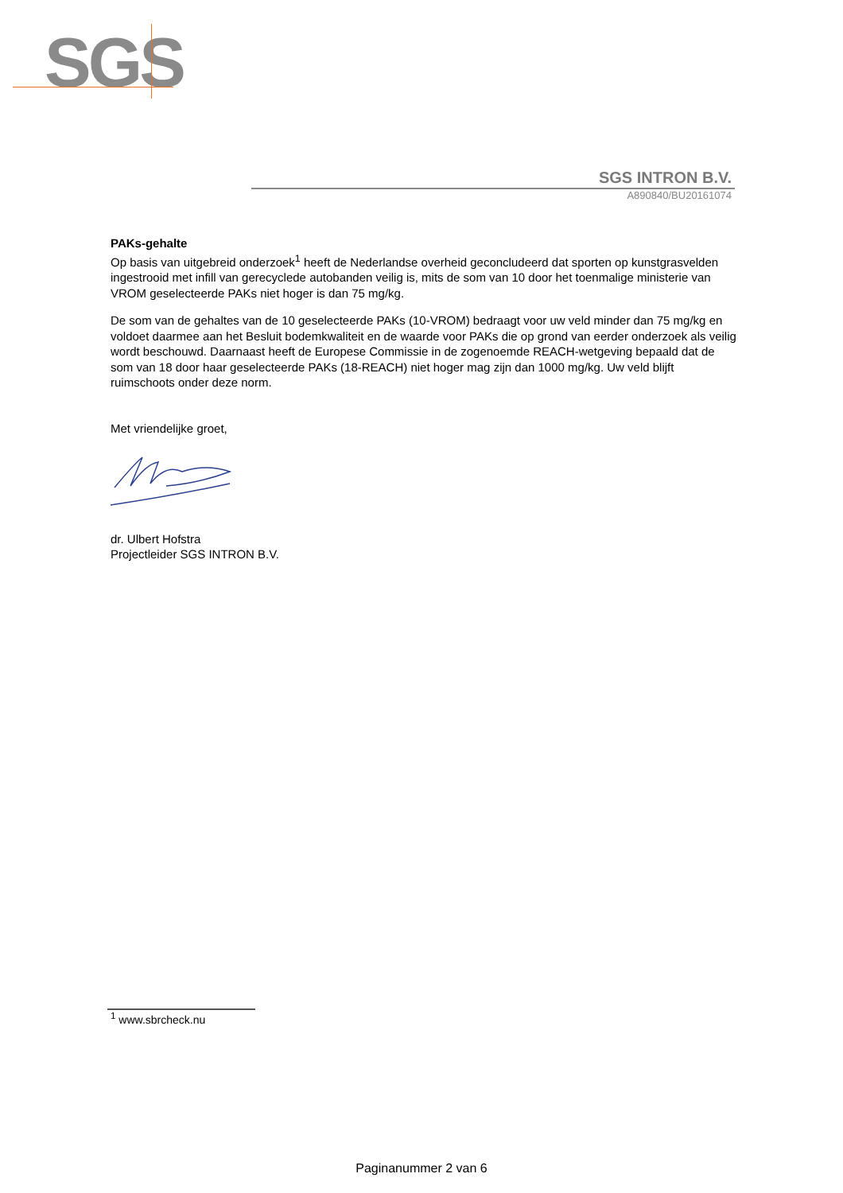SGS
SGS INTRON B.V.
A890840/BU20161074
PAKs-gehalte
Op basis van uitgebreid onderzoek<sup>1</sup> heeft de Nederlandse overheid geconcludeerd dat sporten op kunstgrasvelden ingestrooid met infill van gerecyclede autobanden veilig is, mits de som van 10 door het toenmalige ministerie van VROM geselecteerde PAKs niet hoger is dan 75 mg/kg.
De som van de gehaltes van de 10 geselecteerde PAKs (10-VROM) bedraagt voor uw veld minder dan 75 mg/kg en voldoet daarmee aan het Besluit bodemkwaliteit en de waarde voor PAKs die op grond van eerder onderzoek als veilig wordt beschouwd. Daarnaast heeft de Europese Commissie in de zogenoemde REACH-wetgeving bepaald dat de som van 18 door haar geselecteerde PAKs (18-REACH) niet hoger mag zijn dan 1000 mg/kg. Uw veld blijft ruimschoots onder deze norm.
Met vriendelijke groet,
dr. Ulbert Hofstra
Projectleider SGS INTRON B.V.
<sup>1</sup> www.sbrcheck.nu
Paginanummer 2 van 6